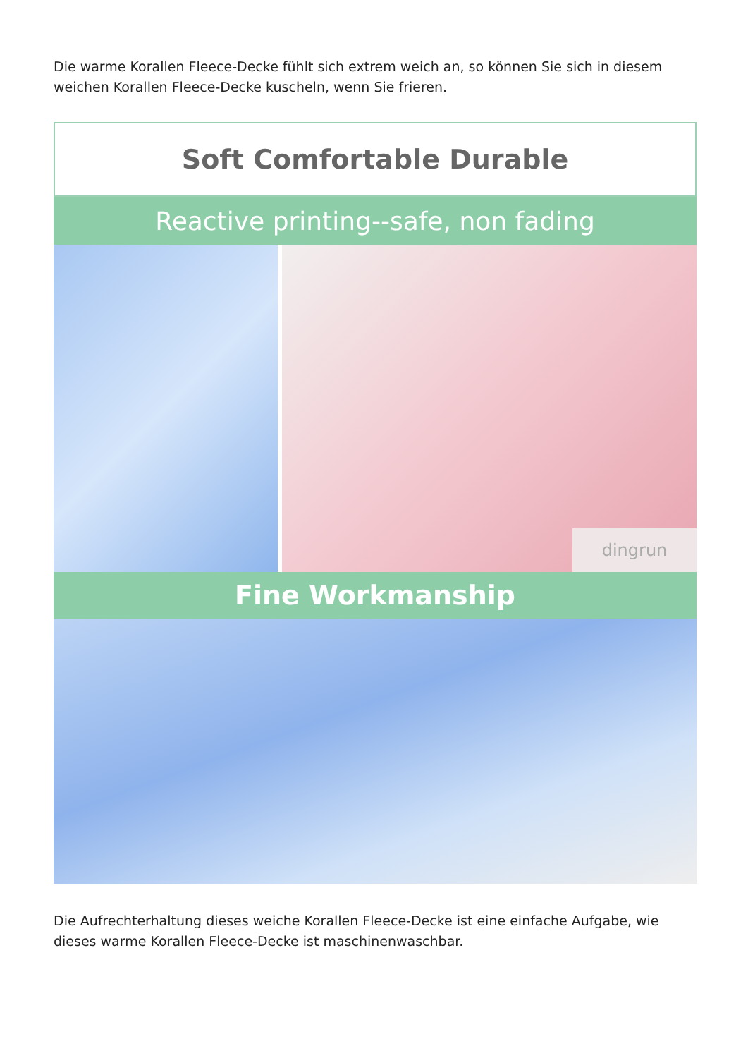Die warme Korallen Fleece-Decke fühlt sich extrem weich an, so können Sie sich in diesem weichen Korallen Fleece-Decke kuscheln, wenn Sie frieren.
Soft Comfortable Durable
Reactive printing--safe, non fading
dingrun
Fine Workmanship
Die Aufrechterhaltung dieses weiche Korallen Fleece-Decke ist eine einfache Aufgabe, wie dieses warme Korallen Fleece-Decke ist maschinenwaschbar.